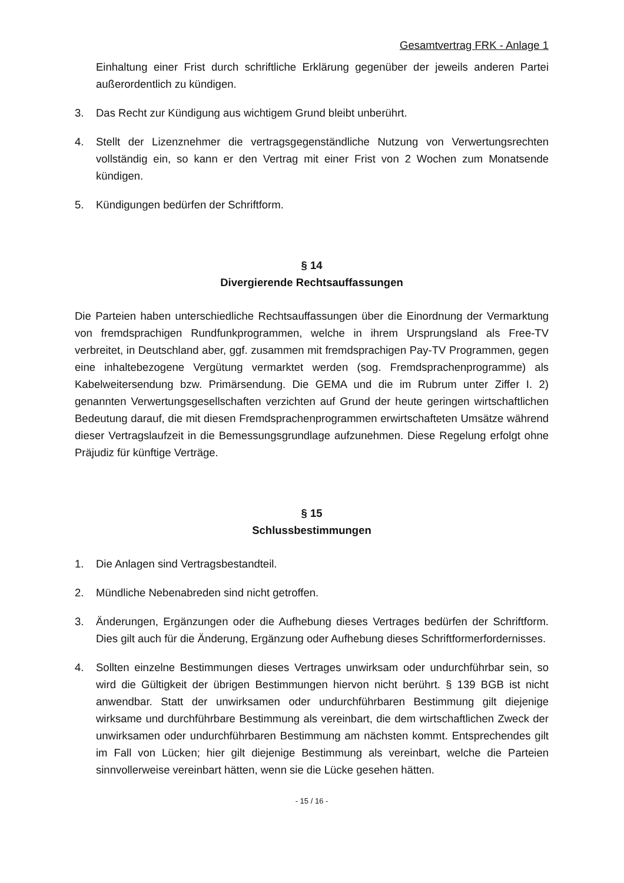Gesamtvertrag FRK - Anlage 1
Einhaltung einer Frist durch schriftliche Erklärung gegenüber der jeweils anderen Partei außerordentlich zu kündigen.
3. Das Recht zur Kündigung aus wichtigem Grund bleibt unberührt.
4. Stellt der Lizenznehmer die vertragsgegenständliche Nutzung von Verwertungsrechten vollständig ein, so kann er den Vertrag mit einer Frist von 2 Wochen zum Monatsende kündigen.
5. Kündigungen bedürfen der Schriftform.
§ 14
Divergierende Rechtsauffassungen
Die Parteien haben unterschiedliche Rechtsauffassungen über die Einordnung der Vermarktung von fremdsprachigen Rundfunkprogrammen, welche in ihrem Ursprungsland als Free-TV verbreitet, in Deutschland aber, ggf. zusammen mit fremdsprachigen Pay-TV Programmen, gegen eine inhaltebezogene Vergütung vermarktet werden (sog. Fremdsprachenprogramme) als Kabelweitersendung bzw. Primärsendung. Die GEMA und die im Rubrum unter Ziffer I. 2) genannten Verwertungsgesellschaften verzichten auf Grund der heute geringen wirtschaftlichen Bedeutung darauf, die mit diesen Fremdsprachenprogrammen erwirtschafteten Umsätze während dieser Vertragslaufzeit in die Bemessungsgrundlage aufzunehmen. Diese Regelung erfolgt ohne Präjudiz für künftige Verträge.
§ 15
Schlussbestimmungen
1. Die Anlagen sind Vertragsbestandteil.
2. Mündliche Nebenabreden sind nicht getroffen.
3. Änderungen, Ergänzungen oder die Aufhebung dieses Vertrages bedürfen der Schriftform. Dies gilt auch für die Änderung, Ergänzung oder Aufhebung dieses Schriftformerfordernisses.
4. Sollten einzelne Bestimmungen dieses Vertrages unwirksam oder undurchführbar sein, so wird die Gültigkeit der übrigen Bestimmungen hiervon nicht berührt. § 139 BGB ist nicht anwendbar. Statt der unwirksamen oder undurchführbaren Bestimmung gilt diejenige wirksame und durchführbare Bestimmung als vereinbart, die dem wirtschaftlichen Zweck der unwirksamen oder undurchführbaren Bestimmung am nächsten kommt. Entsprechendes gilt im Fall von Lücken; hier gilt diejenige Bestimmung als vereinbart, welche die Parteien sinnvollerweise vereinbart hätten, wenn sie die Lücke gesehen hätten.
- 15 / 16 -